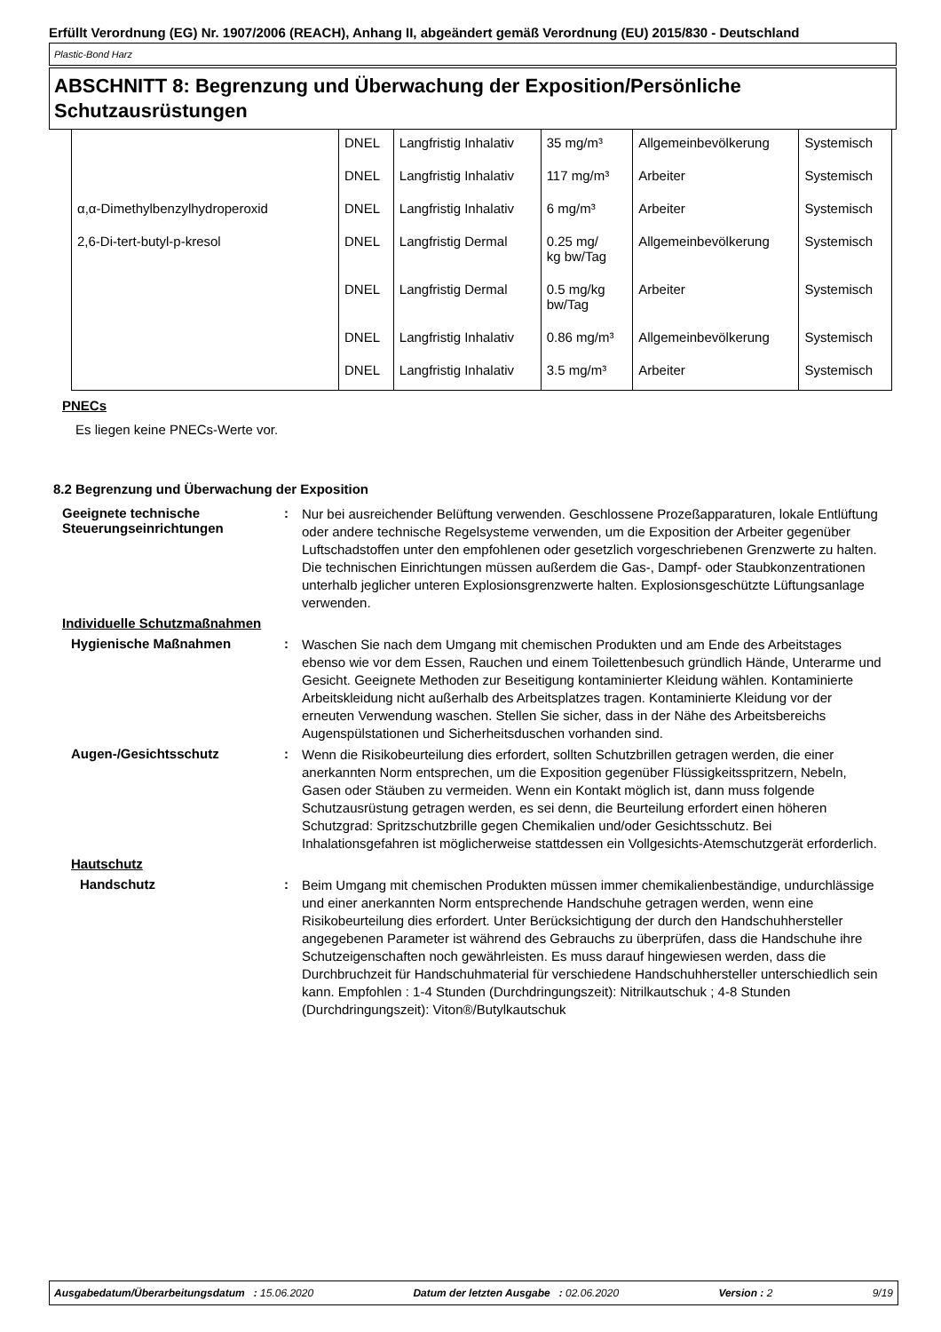Erfüllt Verordnung (EG) Nr. 1907/2006 (REACH), Anhang II, abgeändert gemäß Verordnung (EU) 2015/830 - Deutschland
Plastic-Bond Harz
ABSCHNITT 8: Begrenzung und Überwachung der Exposition/Persönliche Schutzausrüstungen
| | DNEL | Langfristig Inhalativ | 35 mg/m³ | Allgemeinbevölkerung | Systemisch |
| | DNEL | Langfristig Inhalativ | 117 mg/m³ | Arbeiter | Systemisch |
| α,α-Dimethylbenzylhydroperoxid | DNEL | Langfristig Inhalativ | 6 mg/m³ | Arbeiter | Systemisch |
| 2,6-Di-tert-butyl-p-kresol | DNEL | Langfristig Dermal | 0.25 mg/ kg bw/Tag | Allgemeinbevölkerung | Systemisch |
| | DNEL | Langfristig Dermal | 0.5 mg/kg bw/Tag | Arbeiter | Systemisch |
| | DNEL | Langfristig Inhalativ | 0.86 mg/m³ | Allgemeinbevölkerung | Systemisch |
| | DNEL | Langfristig Inhalativ | 3.5 mg/m³ | Arbeiter | Systemisch |
PNECs
Es liegen keine PNECs-Werte vor.
8.2 Begrenzung und Überwachung der Exposition
Geeignete technische Steuerungseinrichtungen
:
Nur bei ausreichender Belüftung verwenden. Geschlossene Prozeßapparaturen, lokale Entlüftung oder andere technische Regelsysteme verwenden, um die Exposition der Arbeiter gegenüber Luftschadstoffen unter den empfohlenen oder gesetzlich vorgeschriebenen Grenzwerte zu halten. Die technischen Einrichtungen müssen außerdem die Gas-, Dampf- oder Staubkonzentrationen unterhalb jeglicher unteren Explosionsgrenzwerte halten. Explosionsgeschützte Lüftungsanlage verwenden.
Individuelle Schutzmaßnahmen
Hygienische Maßnahmen :
Waschen Sie nach dem Umgang mit chemischen Produkten und am Ende des Arbeitstages ebenso wie vor dem Essen, Rauchen und einem Toilettenbesuch gründlich Hände, Unterarme und Gesicht. Geeignete Methoden zur Beseitigung kontaminierter Kleidung wählen. Kontaminierte Arbeitskleidung nicht außerhalb des Arbeitsplatzes tragen. Kontaminierte Kleidung vor der erneuten Verwendung waschen. Stellen Sie sicher, dass in der Nähe des Arbeitsbereichs Augenspülstationen und Sicherheitsduschen vorhanden sind.
Augen-/Gesichtsschutz :
Wenn die Risikobeurteilung dies erfordert, sollten Schutzbrillen getragen werden, die einer anerkannten Norm entsprechen, um die Exposition gegenüber Flüssigkeitsspritzern, Nebeln, Gasen oder Stäuben zu vermeiden. Wenn ein Kontakt möglich ist, dann muss folgende Schutzausrüstung getragen werden, es sei denn, die Beurteilung erfordert einen höheren Schutzgrad: Spritzschutzbrille gegen Chemikalien und/oder Gesichtsschutz. Bei Inhalationsgefahren ist möglicherweise stattdessen ein Vollgesichts-Atemschutzgerät erforderlich.
Hautschutz
Handschutz :
Beim Umgang mit chemischen Produkten müssen immer chemikalienbeständige, undurchlässige und einer anerkannten Norm entsprechende Handschuhe getragen werden, wenn eine Risikobeurteilung dies erfordert. Unter Berücksichtigung der durch den Handschuhhersteller angegebenen Parameter ist während des Gebrauchs zu überprüfen, dass die Handschuhe ihre Schutzeigenschaften noch gewährleisten. Es muss darauf hingewiesen werden, dass die Durchbruchzeit für Handschuhmaterial für verschiedene Handschuhhersteller unterschiedlich sein kann. Empfohlen : 1-4 Stunden (Durchdringungszeit): Nitrilkautschuk ; 4-8 Stunden (Durchdringungszeit): Viton®/Butylkautschuk
Ausgabedatum/Überarbeitungsdatum : 15.06.2020 Datum der letzten Ausgabe : 02.06.2020 Version : 2 9/19